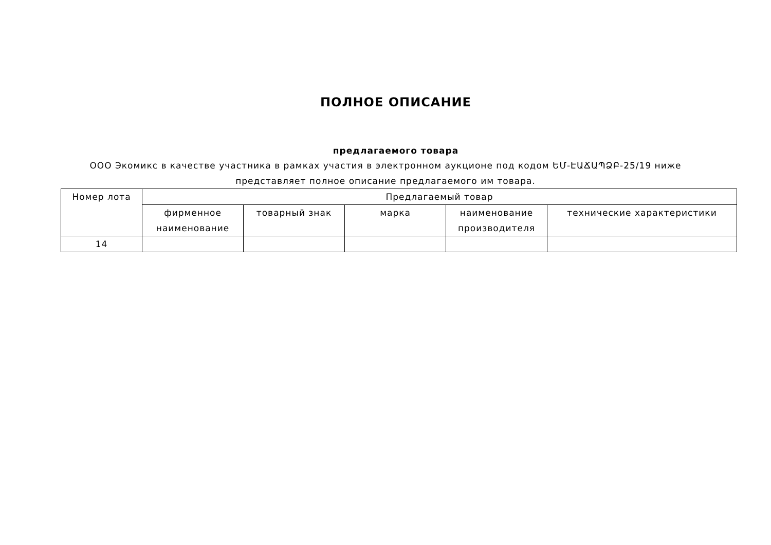ПОЛНОЕ ОПИСАНИЕ
предлагаемого товара
ООО Экомикс в качестве участника в рамках участия в электронном аукционе под кодом ԵՄ-ԷԱՃԱՊՁԲ-25/19 ниже представляет полное описание предлагаемого им товара.
| Номер лота | Предлагаемый товар | | | | |
| --- | --- | --- | --- | --- | --- |
| | фирменное наименование | товарный знак | марка | наименование производителя | технические характеристики |
| 14 | | | | | |